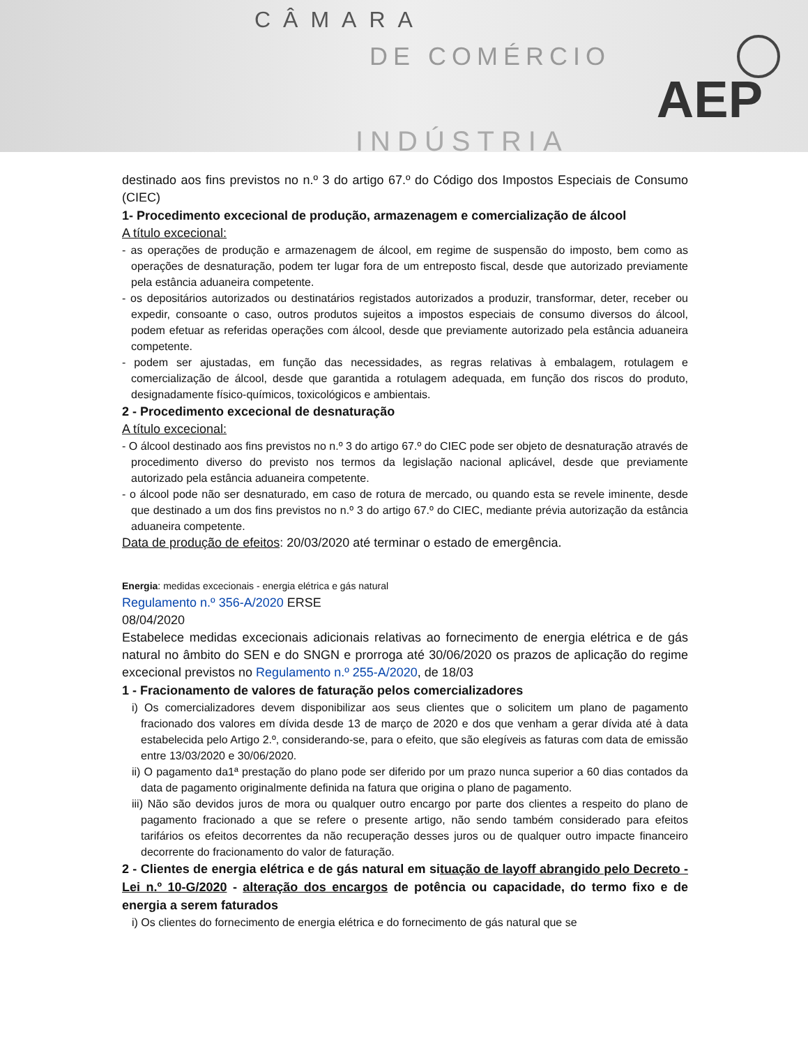CÂMARA
DE COMÉRCIO
INDÚSTRIA
AEP
destinado aos fins previstos no n.º 3 do artigo 67.º do Código dos Impostos Especiais de Consumo (CIEC)
1- Procedimento excecional de produção, armazenagem e comercialização de álcool
A título excecional:
- as operações de produção e armazenagem de álcool, em regime de suspensão do imposto, bem como as operações de desnaturação, podem ter lugar fora de um entreposto fiscal, desde que autorizado previamente pela estância aduaneira competente.
- os depositários autorizados ou destinatários registados autorizados a produzir, transformar, deter, receber ou expedir, consoante o caso, outros produtos sujeitos a impostos especiais de consumo diversos do álcool, podem efetuar as referidas operações com álcool, desde que previamente autorizado pela estância aduaneira competente.
- podem ser ajustadas, em função das necessidades, as regras relativas à embalagem, rotulagem e comercialização de álcool, desde que garantida a rotulagem adequada, em função dos riscos do produto, designadamente físico-químicos, toxicológicos e ambientais.
2 - Procedimento excecional de desnaturação
A título excecional:
- O álcool destinado aos fins previstos no n.º 3 do artigo 67.º do CIEC pode ser objeto de desnaturação através de procedimento diverso do previsto nos termos da legislação nacional aplicável, desde que previamente autorizado pela estância aduaneira competente.
- o álcool pode não ser desnaturado, em caso de rotura de mercado, ou quando esta se revele iminente, desde que destinado a um dos fins previstos no n.º 3 do artigo 67.º do CIEC, mediante prévia autorização da estância aduaneira competente.
Data de produção de efeitos: 20/03/2020 até terminar o estado de emergência.
Energia: medidas excecionais - energia elétrica e gás natural
Regulamento n.º 356-A/2020 ERSE
08/04/2020
Estabelece medidas excecionais adicionais relativas ao fornecimento de energia elétrica e de gás natural no âmbito do SEN e do SNGN e prorroga até 30/06/2020 os prazos de aplicação do regime excecional previstos no Regulamento n.º 255-A/2020, de 18/03
1 - Fracionamento de valores de faturação pelos comercializadores
i) Os comercializadores devem disponibilizar aos seus clientes que o solicitem um plano de pagamento fracionado dos valores em dívida desde 13 de março de 2020 e dos que venham a gerar dívida até à data estabelecida pelo Artigo 2.º, considerando-se, para o efeito, que são elegíveis as faturas com data de emissão entre 13/03/2020 e 30/06/2020.
ii) O pagamento da1ª prestação do plano pode ser diferido por um prazo nunca superior a 60 dias contados da data de pagamento originalmente definida na fatura que origina o plano de pagamento.
iii) Não são devidos juros de mora ou qualquer outro encargo por parte dos clientes a respeito do plano de pagamento fracionado a que se refere o presente artigo, não sendo também considerado para efeitos tarifários os efeitos decorrentes da não recuperação desses juros ou de qualquer outro impacte financeiro decorrente do fracionamento do valor de faturação.
2 - Clientes de energia elétrica e de gás natural em situação de layoff abrangido pelo Decreto - Lei n.º 10-G/2020 - alteração dos encargos de potência ou capacidade, do termo fixo e de energia a serem faturados
i) Os clientes do fornecimento de energia elétrica e do fornecimento de gás natural que se